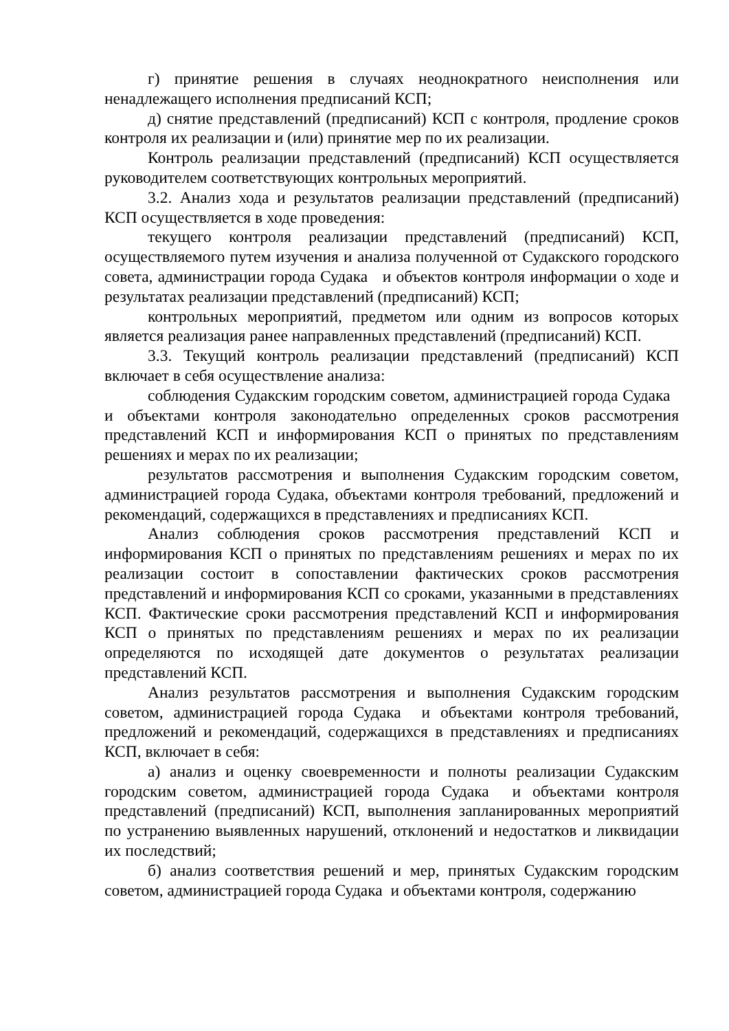г) принятие решения в случаях неоднократного неисполнения или ненадлежащего исполнения предписаний КСП;
д) снятие представлений (предписаний) КСП с контроля, продление сроков контроля их реализации и (или) принятие мер по их реализации.
Контроль реализации представлений (предписаний) КСП осуществляется руководителем соответствующих контрольных мероприятий.
3.2. Анализ хода и результатов реализации представлений (предписаний) КСП осуществляется в ходе проведения:
текущего контроля реализации представлений (предписаний) КСП, осуществляемого путем изучения и анализа полученной от Судакского городского совета, администрации города Судака и объектов контроля информации о ходе и результатах реализации представлений (предписаний) КСП;
контрольных мероприятий, предметом или одним из вопросов которых является реализация ранее направленных представлений (предписаний) КСП.
3.3. Текущий контроль реализации представлений (предписаний) КСП включает в себя осуществление анализа:
соблюдения Судакским городским советом, администрацией города Судака и объектами контроля законодательно определенных сроков рассмотрения представлений КСП и информирования КСП о принятых по представлениям решениях и мерах по их реализации;
результатов рассмотрения и выполнения Судакским городским советом, администрацией города Судака, объектами контроля требований, предложений и рекомендаций, содержащихся в представлениях и предписаниях КСП.
Анализ соблюдения сроков рассмотрения представлений КСП и информирования КСП о принятых по представлениям решениях и мерах по их реализации состоит в сопоставлении фактических сроков рассмотрения представлений и информирования КСП со сроками, указанными в представлениях КСП. Фактические сроки рассмотрения представлений КСП и информирования КСП о принятых по представлениям решениях и мерах по их реализации определяются по исходящей дате документов о результатах реализации представлений КСП.
Анализ результатов рассмотрения и выполнения Судакским городским советом, администрацией города Судака и объектами контроля требований, предложений и рекомендаций, содержащихся в представлениях и предписаниях КСП, включает в себя:
а) анализ и оценку своевременности и полноты реализации Судакским городским советом, администрацией города Судака и объектами контроля представлений (предписаний) КСП, выполнения запланированных мероприятий по устранению выявленных нарушений, отклонений и недостатков и ликвидации их последствий;
б) анализ соответствия решений и мер, принятых Судакским городским советом, администрацией города Судака и объектами контроля, содержанию